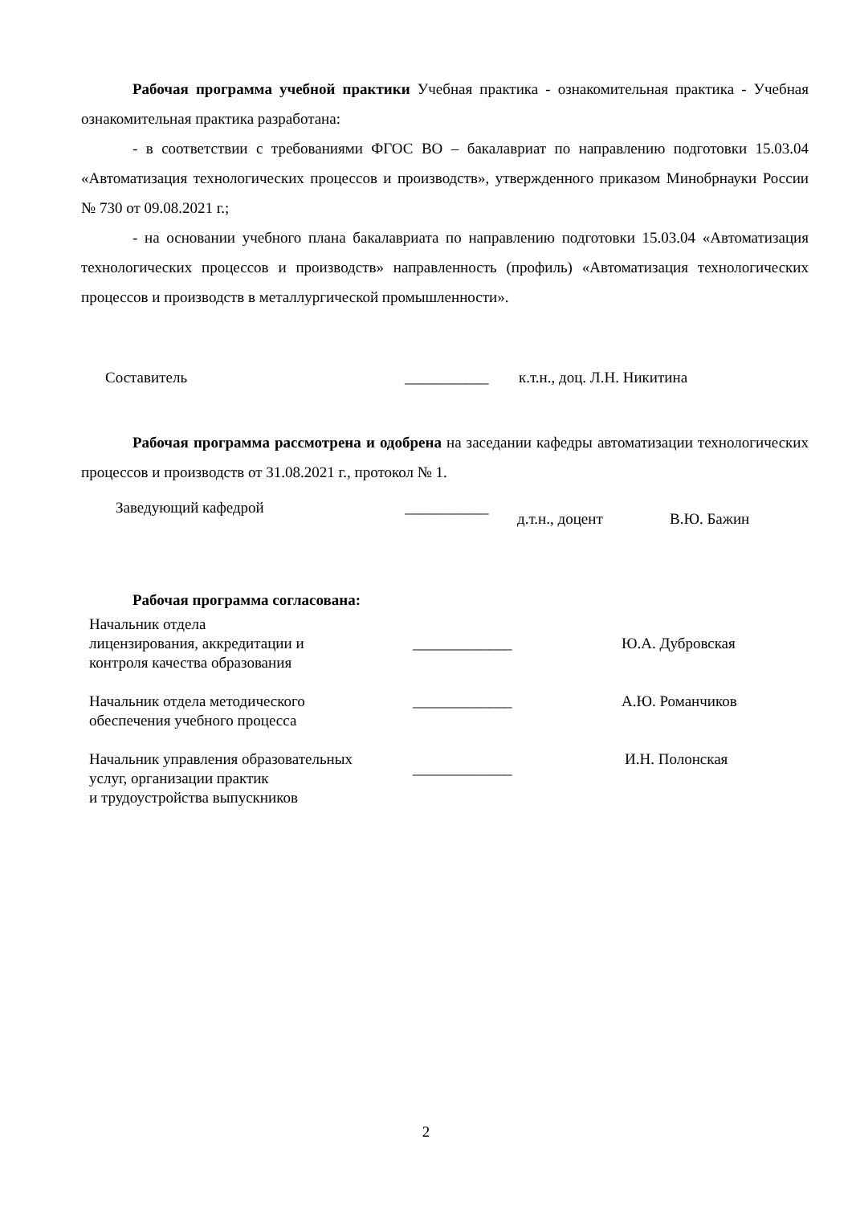Рабочая программа учебной практики Учебная практика - ознакомительная практика - Учебная ознакомительная практика разработана:
- в соответствии с требованиями ФГОС ВО – бакалавриат по направлению подготовки 15.03.04 «Автоматизация технологических процессов и производств», утвержденного приказом Минобрнауки России № 730 от 09.08.2021 г.;
- на основании учебного плана бакалавриата по направлению подготовки 15.03.04 «Автоматизация технологических процессов и производств» направленность (профиль) «Автоматизация технологических процессов и производств в металлургической промышленности».
Составитель ___________ к.т.н., доц. Л.Н. Никитина
Рабочая программа рассмотрена и одобрена на заседании кафедры автоматизации технологических процессов и производств от 31.08.2021 г., протокол № 1.
Заведующий кафедрой ___________ д.т.н., доцент В.Ю. Бажин
Рабочая программа согласована:
Начальник отдела
лицензирования, аккредитации и
контроля качества образования _____________ Ю.А. Дубровская
Начальник отдела методического
обеспечения учебного процесса _____________ А.Ю. Романчиков
Начальник управления образовательных
услуг, организации практик
и трудоустройства выпускников _____________ И.Н. Полонская
2